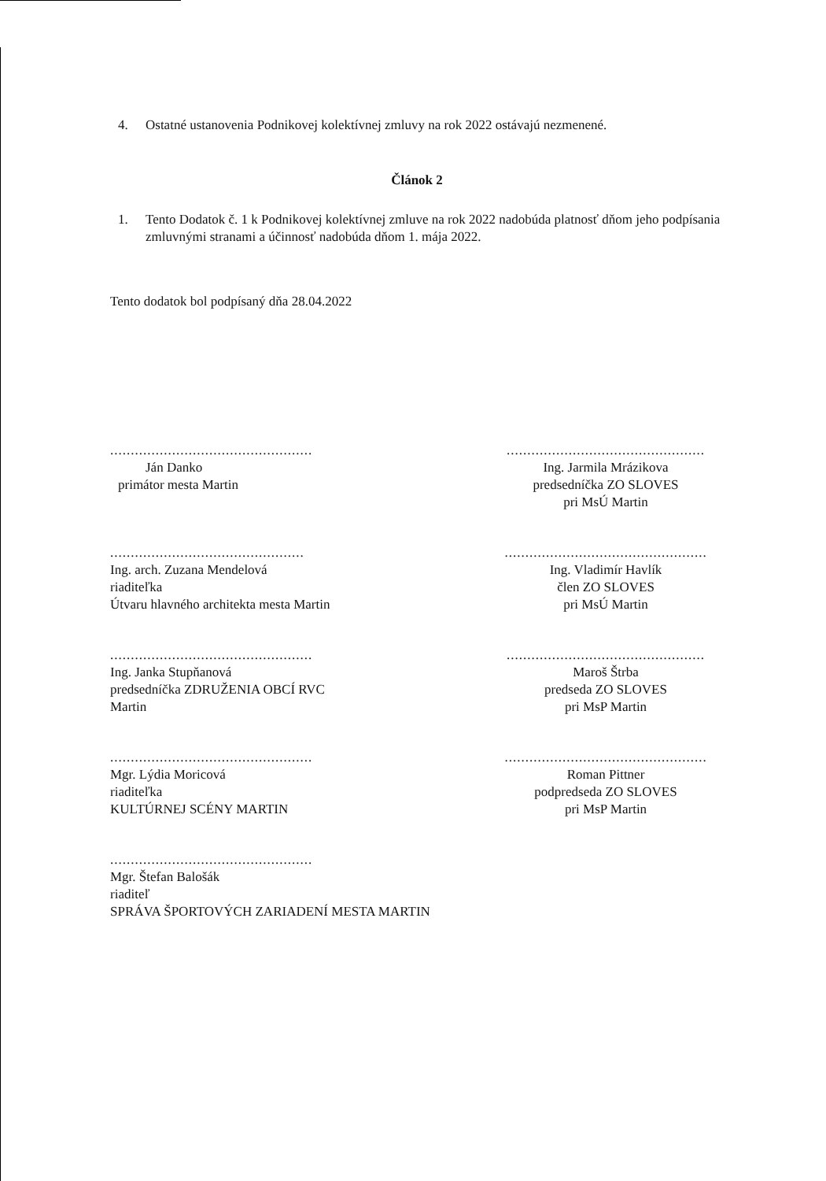4. Ostatné ustanovenia Podnikovej kolektívnej zmluvy na rok 2022 ostávajú nezmenené.
Článok 2
1. Tento Dodatok č. 1 k Podnikovej kolektívnej zmluve na rok 2022 nadobúda platnosť dňom jeho podpísania zmluvnými stranami a účinnosť nadobúda dňom 1. mája 2022.
Tento dodatok bol podpísaný dňa 28.04.2022
.................................................
Ján Danko
primátor mesta Martin
................................................
Ing. Jarmila Mrázikova
predsedníčka ZO SLOVES
pri MsÚ Martin
...............................................
Ing. arch. Zuzana Mendelová
riaditeľka
Útvaru hlavného architekta mesta Martin
.................................................
Ing. Vladimír Havlík
člen ZO SLOVES
pri MsÚ Martin
.................................................
Ing. Janka Stupňanová
predsedníčka ZDRUŽENIA OBCÍ RVC
Martin
................................................
Maroš Štrba
predseda ZO SLOVES
pri MsP Martin
.................................................
Mgr. Lýdia Moricová
riaditeľka
KULTÚRNEJ SCÉNY MARTIN
.................................................
Roman Pittner
podpredseda ZO SLOVES
pri MsP Martin
.................................................
Mgr. Štefan Balošák
riaditeľ
SPRÁVA ŠPORTOVÝCH ZARIADENÍ MESTA MARTIN